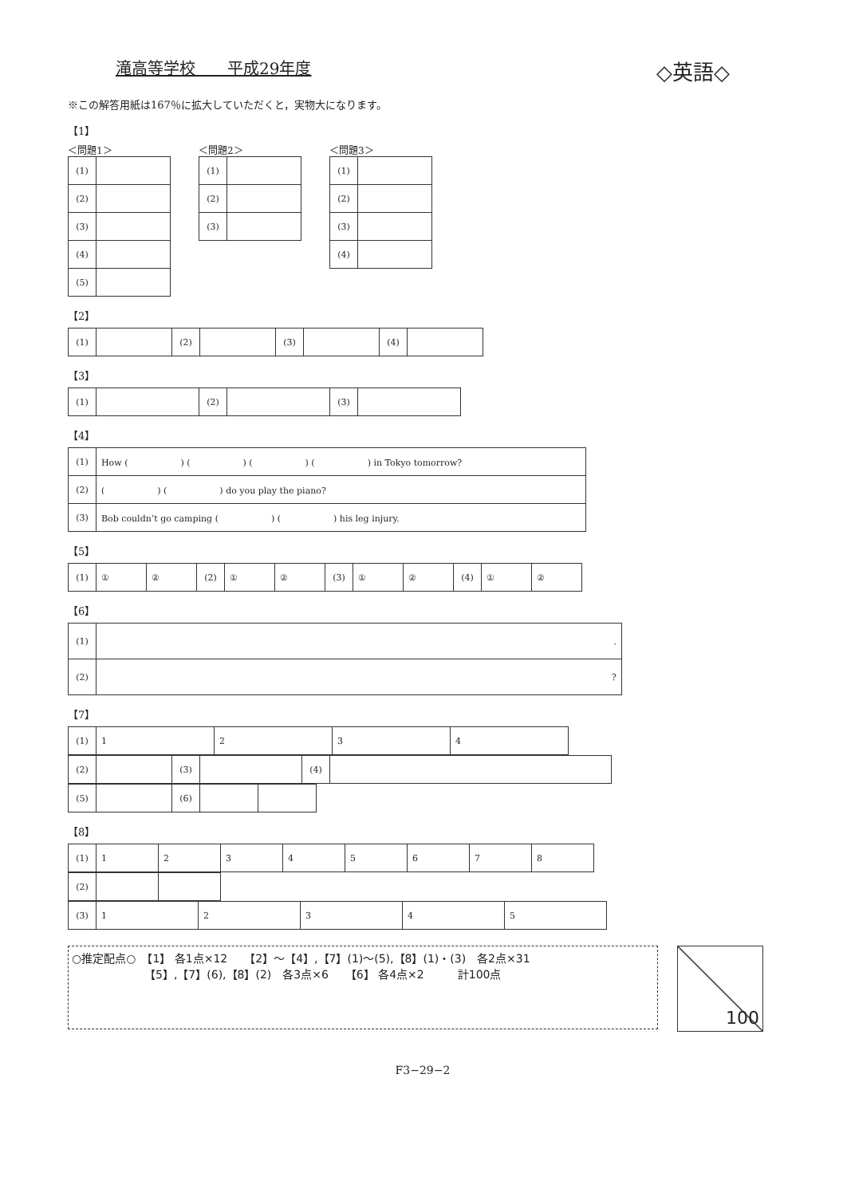滝高等学校　　平成29年度 ◇英語◇
※この解答用紙は167％に拡大していただくと，実物大になります。
【1】
＜問題1＞
| (1) | |
| (2) | |
| (3) | |
| (4) | |
| (5) | |
＜問題2＞
| (1) | |
| (2) | |
| (3) | |
＜問題3＞
| (1) | |
| (2) | |
| (3) | |
| (4) | |
【2】
| (1) | | (2) | | (3) | | (4) | |
【3】
| (1) | | (2) | | (3) | |
【4】
| (1) | How ( ) ( ) ( ) ( ) in Tokyo tomorrow? |
| (2) | ( ) ( ) do you play the piano? |
| (3) | Bob couldn’t go camping ( ) ( ) his leg injury. |
【5】
| (1) | ① | ② | (2) | ① | ② | (3) | ① | ② | (4) | ① | ② |
【6】
| (1) | . |
| (2) | ? |
【7】
| (1) | 1 | 2 | 3 | 4 |
| (2) | | (3) | | (4) | |
| (5) | | (6) | | |
【8】
| (1) | 1 | 2 | 3 | 4 | 5 | 6 | 7 | 8 |
| (2) | | |
| (3) | 1 | 2 | 3 | 4 | 5 |
○推定配点○　【1】 各1点×12　　【2】～【4】,【7】(1)～(5),【8】(1)・(3)　各2点×31
　　　　　　　【5】,【7】(6),【8】(2)　各3点×6　　【6】 各4点×2　　　計100点
100
F3−29−2